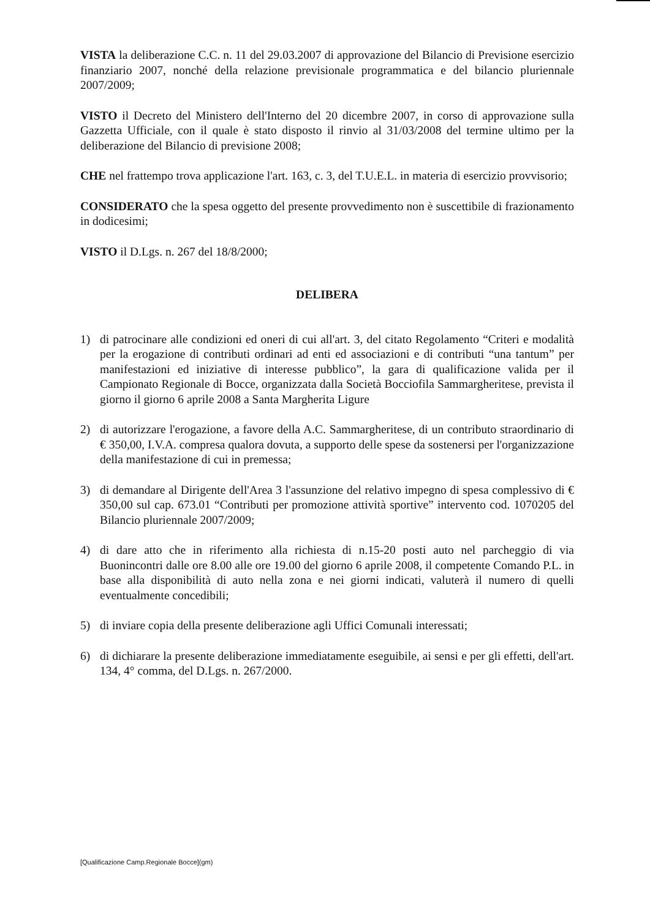VISTA la deliberazione C.C. n. 11 del 29.03.2007 di approvazione del Bilancio di Previsione esercizio finanziario 2007, nonché della relazione previsionale programmatica e del bilancio pluriennale 2007/2009;
VISTO il Decreto del Ministero dell'Interno del 20 dicembre 2007, in corso di approvazione sulla Gazzetta Ufficiale, con il quale è stato disposto il rinvio al 31/03/2008 del termine ultimo per la deliberazione del Bilancio di previsione 2008;
CHE nel frattempo trova applicazione l'art. 163, c. 3, del T.U.E.L. in materia di esercizio provvisorio;
CONSIDERATO che la spesa oggetto del presente provvedimento non è suscettibile di frazionamento in dodicesimi;
VISTO il D.Lgs. n. 267 del 18/8/2000;
DELIBERA
1) di patrocinare alle condizioni ed oneri di cui all'art. 3, del citato Regolamento “Criteri e modalità per la erogazione di contributi ordinari ad enti ed associazioni e di contributi “una tantum” per manifestazioni ed iniziative di interesse pubblico”, la gara di qualificazione valida per il Campionato Regionale di Bocce, organizzata dalla Società Bocciofila Sammargheritese, prevista il giorno il giorno 6 aprile 2008 a Santa Margherita Ligure
2) di autorizzare l'erogazione, a favore della A.C. Sammargheritese, di un contributo straordinario di € 350,00, I.V.A. compresa qualora dovuta, a supporto delle spese da sostenersi per l'organizzazione della manifestazione di cui in premessa;
3) di demandare al Dirigente dell'Area 3 l'assunzione del relativo impegno di spesa complessivo di € 350,00 sul cap. 673.01 “Contributi per promozione attività sportive” intervento cod. 1070205 del Bilancio pluriennale 2007/2009;
4) di dare atto che in riferimento alla richiesta di n.15-20 posti auto nel parcheggio di via Buonincontri dalle ore 8.00 alle ore 19.00 del giorno 6 aprile 2008, il competente Comando P.L. in base alla disponibilità di auto nella zona e nei giorni indicati, valuterà il numero di quelli eventualmente concedibili;
5) di inviare copia della presente deliberazione agli Uffici Comunali interessati;
6) di dichiarare la presente deliberazione immediatamente eseguibile, ai sensi e per gli effetti, dell'art. 134, 4° comma, del D.Lgs. n. 267/2000.
[Qualificazione Camp.Regionale Bocce](gm)